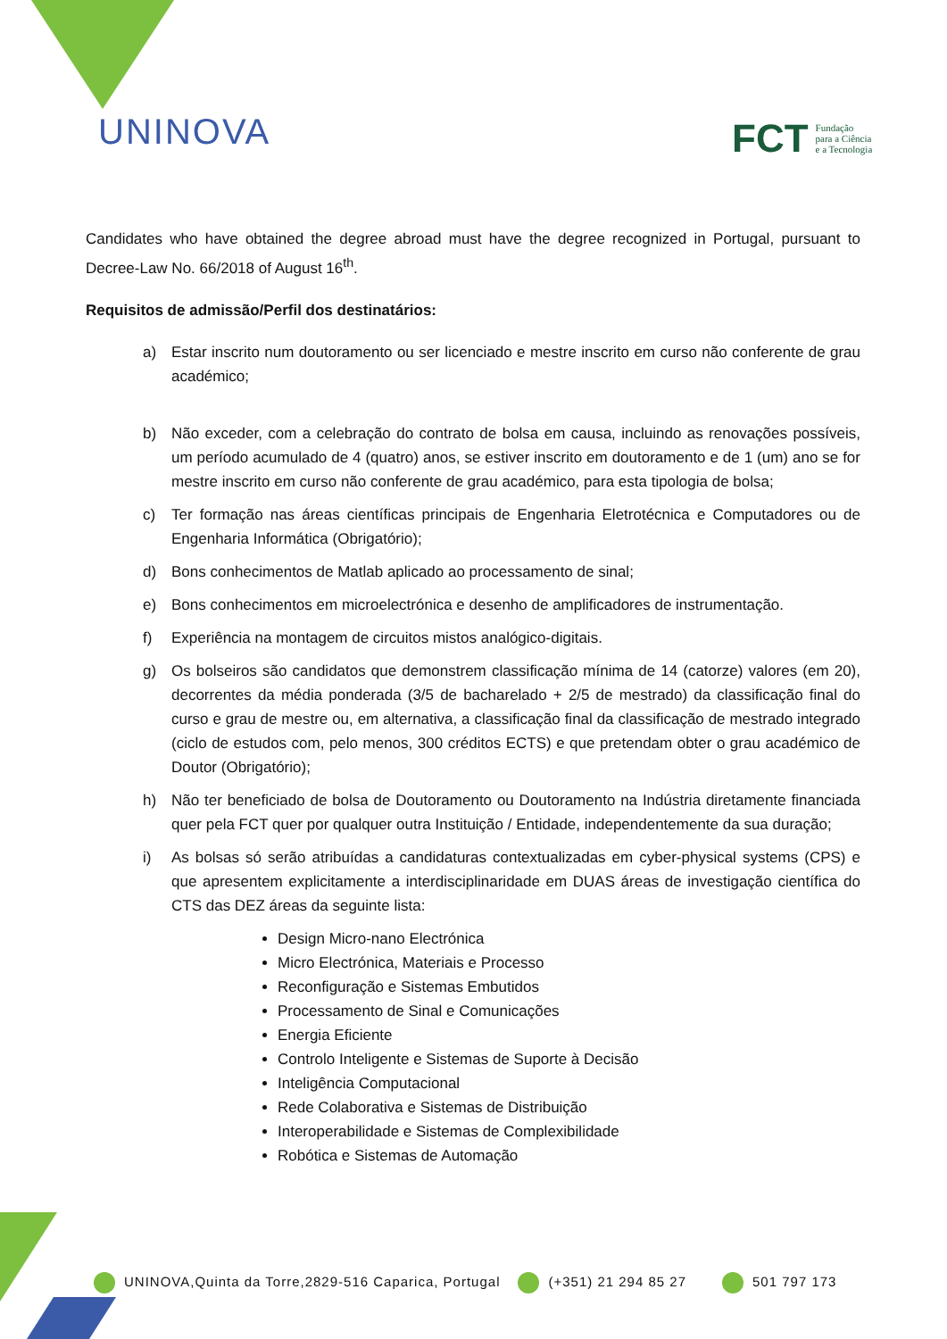UNINOVA
FCT Fundação
para a Ciência
e a Tecnologia
Candidates who have obtained the degree abroad must have the degree recognized in Portugal, pursuant to Decree-Law No. 66/2018 of August 16<sup>th</sup>.
Requisitos de admissão/Perfil dos destinatários:
a) Estar inscrito num doutoramento ou ser licenciado e mestre inscrito em curso não conferente de grau académico;
b) Não exceder, com a celebração do contrato de bolsa em causa, incluindo as renovações possíveis, um período acumulado de 4 (quatro) anos, se estiver inscrito em doutoramento e de 1 (um) ano se for mestre inscrito em curso não conferente de grau académico, para esta tipologia de bolsa;
c) Ter formação nas áreas científicas principais de Engenharia Eletrotécnica e Computadores ou de Engenharia Informática (Obrigatório);
d) Bons conhecimentos de Matlab aplicado ao processamento de sinal;
e) Bons conhecimentos em microelectrónica e desenho de amplificadores de instrumentação.
f) Experiência na montagem de circuitos mistos analógico-digitais.
g) Os bolseiros são candidatos que demonstrem classificação mínima de 14 (catorze) valores (em 20), decorrentes da média ponderada (3/5 de bacharelado + 2/5 de mestrado) da classificação final do curso e grau de mestre ou, em alternativa, a classificação final da classificação de mestrado integrado (ciclo de estudos com, pelo menos, 300 créditos ECTS) e que pretendam obter o grau académico de Doutor (Obrigatório);
h) Não ter beneficiado de bolsa de Doutoramento ou Doutoramento na Indústria diretamente financiada quer pela FCT quer por qualquer outra Instituição / Entidade, independentemente da sua duração;
i) As bolsas só serão atribuídas a candidaturas contextualizadas em cyber-physical systems (CPS) e que apresentem explicitamente a interdisciplinaridade em DUAS áreas de investigação científica do CTS das DEZ áreas da seguinte lista:
Design Micro-nano Electrónica
Micro Electrónica, Materiais e Processo
Reconfiguração e Sistemas Embutidos
Processamento de Sinal e Comunicações
Energia Eficiente
Controlo Inteligente e Sistemas de Suporte à Decisão
Inteligência Computacional
Rede Colaborativa e Sistemas de Distribuição
Interoperabilidade e Sistemas de Complexibilidade
Robótica e Sistemas de Automação
UNINOVA,Quinta da Torre,2829-516 Caparica, Portugal (+351) 21 294 85 27 501 797 173